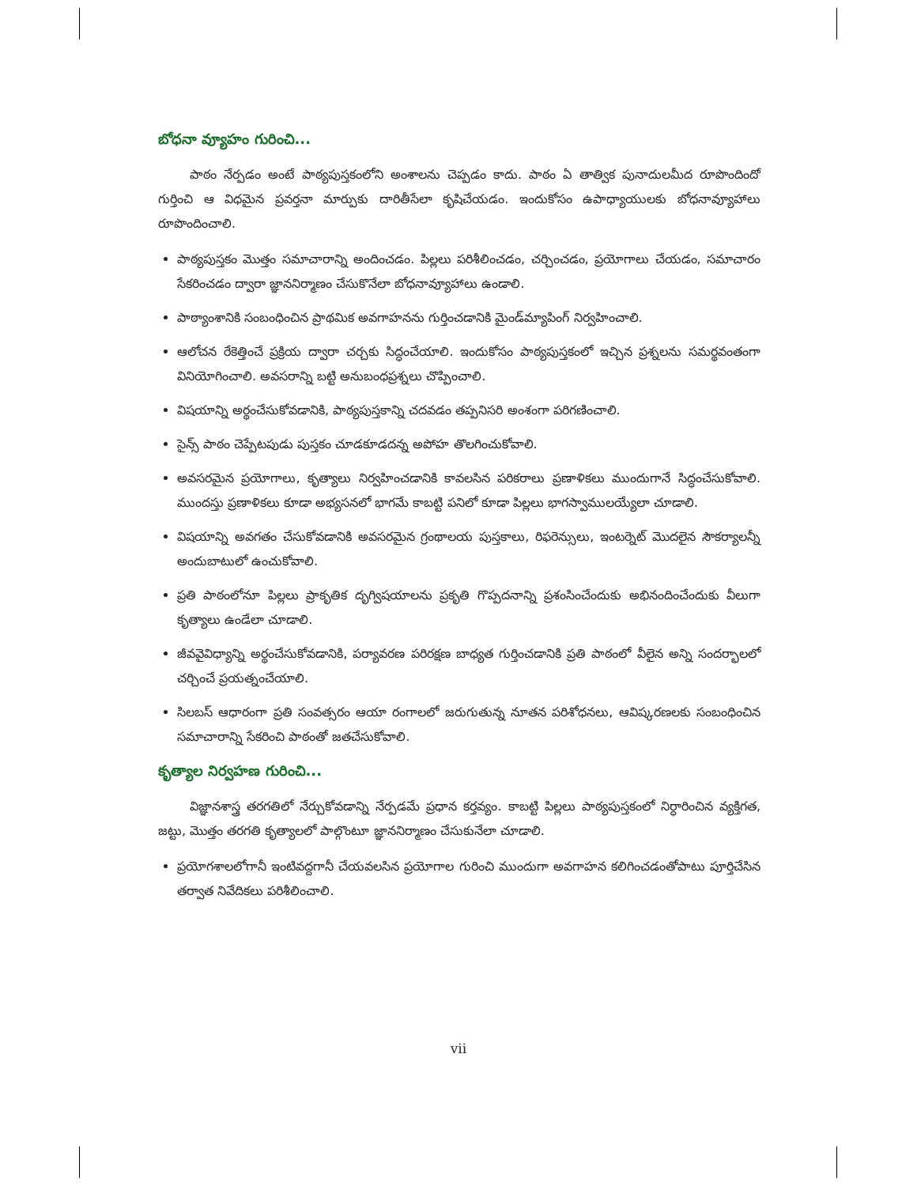బోధనా వ్యూహం గురించి...
పాఠం నేర్పడం అంటే పాఠ్యపుస్తకంలోని అంశాలను చెప్పడం కాదు. పాఠం ఏ తాత్విక పునాదులమీద రూపొందిందో గుర్తించి ఆ విధమైన ప్రవర్తనా మార్పుకు దారితీసేలా కృషిచేయడం. ఇందుకోసం ఉపాధ్యాయులకు బోధనావ్యూహాలు రూపొందించాలి.
పాఠ్యపుస్తకం మొత్తం సమాచారాన్ని అందించడం. పిల్లలు పరిశీలించడం, చర్చించడం, ప్రయోగాలు చేయడం, సమాచారం సేకరించడం ద్వారా జ్ఞాననిర్మాణం చేసుకొనేలా బోధనావ్యూహాలు ఉండాలి.
పాఠ్యాంశానికి సంబంధించిన ప్రాథమిక అవగాహనను గుర్తించడానికి మైండ్‌మ్యాపింగ్ నిర్వహించాలి.
ఆలోచన రేకెత్తించే ప్రక్రియ ద్వారా చర్చకు సిద్ధంచేయాలి. ఇందుకోసం పాఠ్యపుస్తకంలో ఇచ్చిన ప్రశ్నలను సమర్థవంతంగా వినియోగించాలి. అవసరాన్ని బట్టి అనుబంధప్రశ్నలు చొప్పించాలి.
విషయాన్ని అర్థంచేసుకోవడానికి, పాఠ్యపుస్తకాన్ని చదవడం తప్పనిసరి అంశంగా పరిగణించాలి.
సైన్స్ పాఠం చెప్పేటపుడు పుస్తకం చూడకూడదన్న అపోహ తొలగించుకోవాలి.
అవసరమైన ప్రయోగాలు, కృత్యాలు నిర్వహించడానికి కావలసిన పరికరాలు ప్రణాళికలు ముందుగానే సిద్ధంచేసుకోవాలి. ముందస్తు ప్రణాళికలు కూడా అభ్యసనలో భాగమే కాబట్టి పనిలో కూడా పిల్లలు భాగస్వాములయ్యేలా చూడాలి.
విషయాన్ని అవగతం చేసుకోవడానికి అవసరమైన గ్రంథాలయ పుస్తకాలు, రిఫరెన్సులు, ఇంటర్నెట్ మొదలైన సౌకర్యాలన్నీ అందుబాటులో ఉంచుకోవాలి.
ప్రతి పాఠంలోనూ పిల్లలు ప్రాకృతిక దృగ్విషయాలను ప్రకృతి గొప్పదనాన్ని ప్రశంసించేందుకు అభినందించేందుకు వీలుగా కృత్యాలు ఉండేలా చూడాలి.
జీవవైవిధ్యాన్ని అర్థంచేసుకోవడానికి, పర్యావరణ పరిరక్షణ బాధ్యత గుర్తించడానికి ప్రతి పాఠంలో వీలైన అన్ని సందర్భాలలో చర్చించే ప్రయత్నంచేయాలి.
సిలబస్ ఆధారంగా ప్రతి సంవత్సరం ఆయా రంగాలలో జరుగుతున్న నూతన పరిశోధనలు, ఆవిష్కరణలకు సంబంధించిన సమాచారాన్ని సేకరించి పాఠంతో జతచేసుకోవాలి.
కృత్యాల నిర్వహణ గురించి...
విజ్ఞానశాస్త్ర తరగతిలో నేర్చుకోవడాన్ని నేర్పడమే ప్రధాన కర్తవ్యం. కాబట్టి పిల్లలు పాఠ్యపుస్తకంలో నిర్ధారించిన వ్యక్తిగత, జట్టు, మొత్తం తరగతి కృత్యాలలో పాల్గొంటూ జ్ఞాననిర్మాణం చేసుకునేలా చూడాలి.
ప్రయోగశాలలోగానీ ఇంటివద్దగానీ చేయవలసిన ప్రయోగాల గురించి ముందుగా అవగాహన కలిగించడంతోపాటు పూర్తిచేసిన తర్వాత నివేదికలు పరిశీలించాలి.
vii